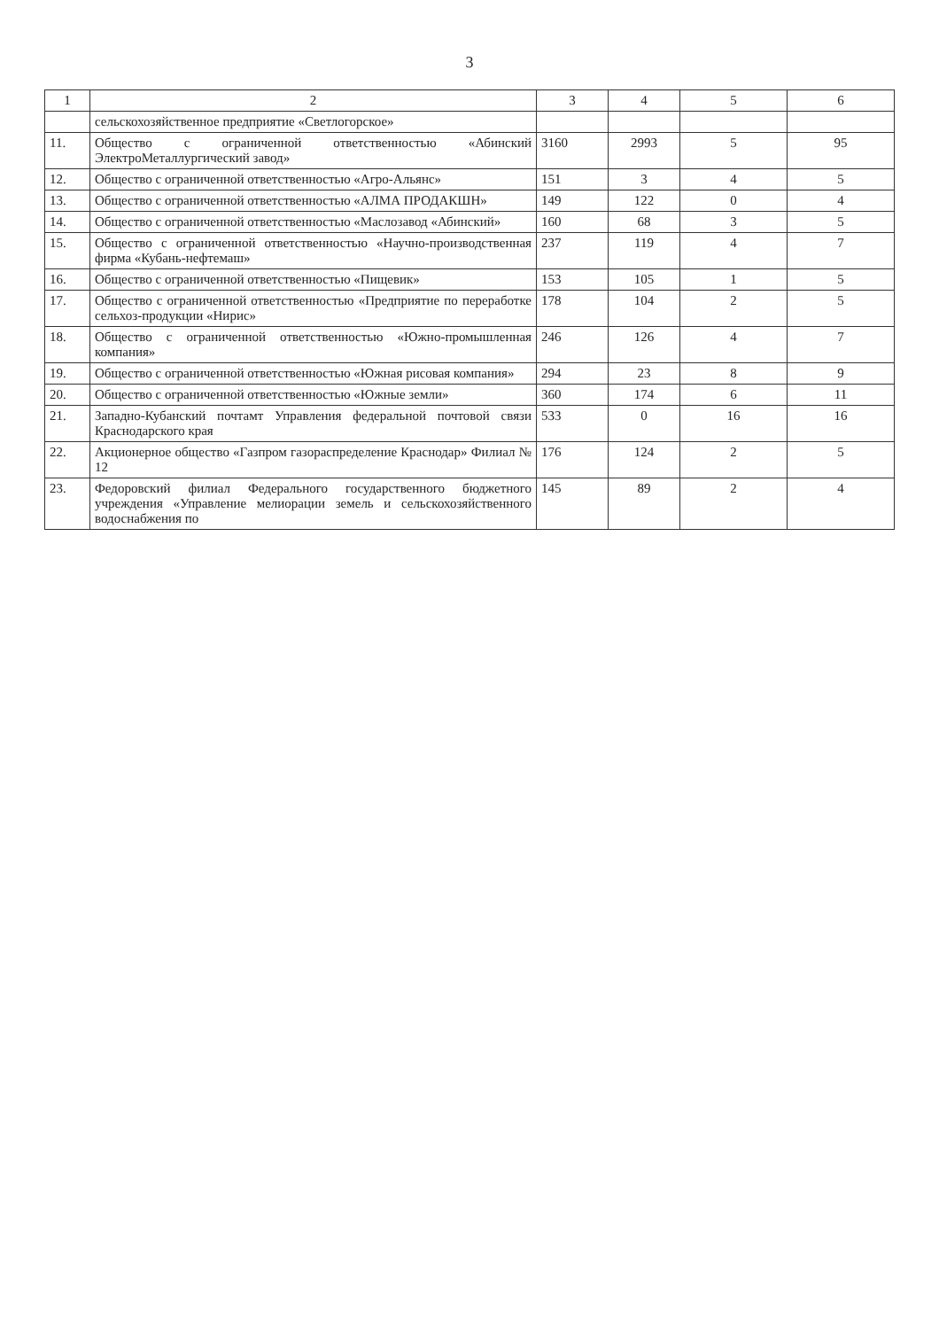3
| 1 | 2 | 3 | 4 | 5 | 6 |
| --- | --- | --- | --- | --- | --- |
| | сельскохозяйственное предприятие «Светлогорское» | | | | |
| 11. | Общество с ограниченной ответственностью «Абинский ЭлектроМеталлургический завод» | 3160 | 2993 | 5 | 95 |
| 12. | Общество с ограниченной ответственностью «Агро-Альянс» | 151 | 3 | 4 | 5 |
| 13. | Общество с ограниченной ответственностью «АЛМА ПРОДАКШН» | 149 | 122 | 0 | 4 |
| 14. | Общество с ограниченной ответственностью «Маслозавод «Абинский» | 160 | 68 | 3 | 5 |
| 15. | Общество с ограниченной ответственностью «Научно-производственная фирма «Кубань-нефтемаш» | 237 | 119 | 4 | 7 |
| 16. | Общество с ограниченной ответственностью «Пищевик» | 153 | 105 | 1 | 5 |
| 17. | Общество с ограниченной ответственностью «Предприятие по переработке сельхоз-продукции «Нирис» | 178 | 104 | 2 | 5 |
| 18. | Общество с ограниченной ответственностью «Южно-промышленная компания» | 246 | 126 | 4 | 7 |
| 19. | Общество с ограниченной ответственностью «Южная рисовая компания» | 294 | 23 | 8 | 9 |
| 20. | Общество с ограниченной ответственностью «Южные земли» | 360 | 174 | 6 | 11 |
| 21. | Западно-Кубанский почтамт Управления федеральной почтовой связи Краснодарского края | 533 | 0 | 16 | 16 |
| 22. | Акционерное общество «Газпром газораспределение Краснодар» Филиал № 12 | 176 | 124 | 2 | 5 |
| 23. | Федоровский филиал Федерального государственного бюджетного учреждения «Управление мелиорации земель и сельскохозяйственного водоснабжения по | 145 | 89 | 2 | 4 |